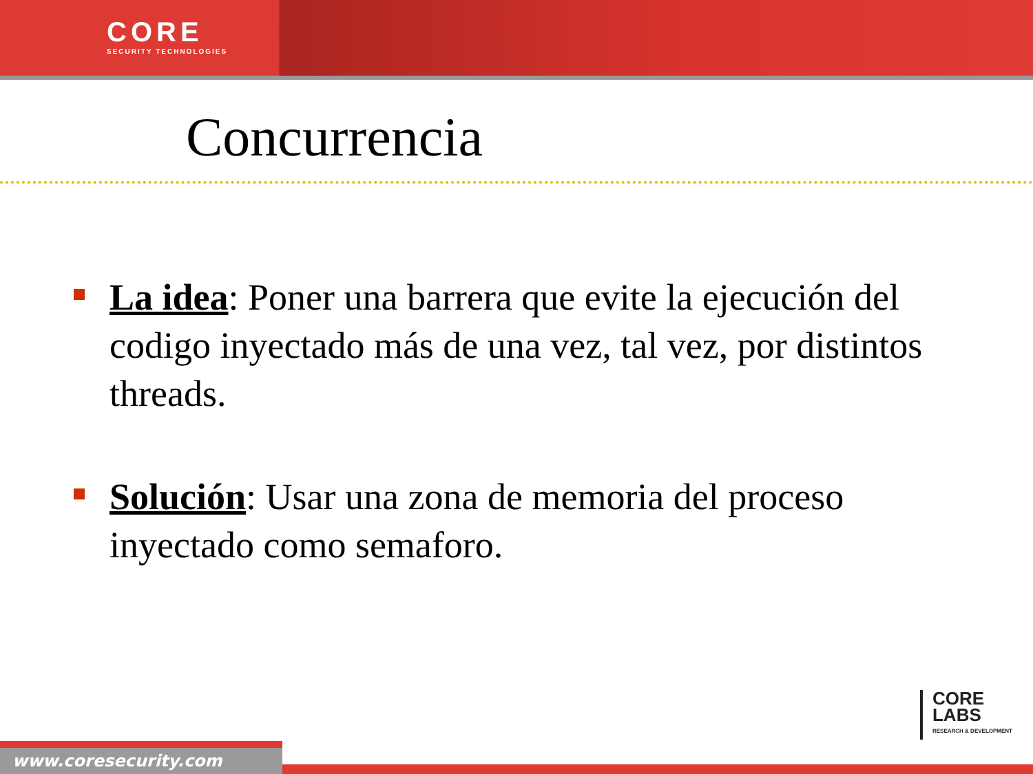CORE
SECURITY TECHNOLOGIES
Concurrencia
La idea: Poner una barrera que evite la ejecución del codigo inyectado más de una vez, tal vez, por distintos threads.
Solución: Usar una zona de memoria del proceso inyectado como semaforo.
CORE
LABS
RESEARCH & DEVELOPMENT
www.coresecurity.com